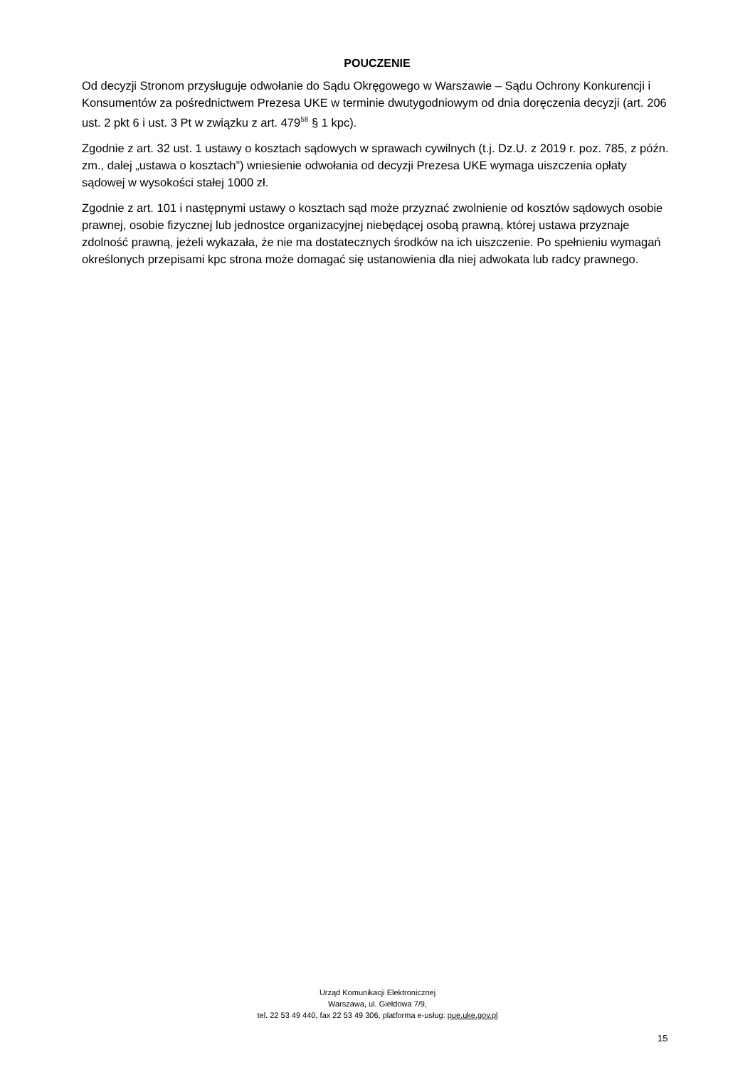POUCZENIE
Od decyzji Stronom przysługuje odwołanie do Sądu Okręgowego w Warszawie – Sądu Ochrony Konkurencji i Konsumentów za pośrednictwem Prezesa UKE w terminie dwutygodniowym od dnia doręczenia decyzji (art. 206 ust. 2 pkt 6 i ust. 3 Pt w związku z art. 479<sup>58</sup> § 1 kpc).
Zgodnie z art. 32 ust. 1 ustawy o kosztach sądowych w sprawach cywilnych (t.j. Dz.U. z 2019 r. poz. 785, z późn. zm., dalej „ustawa o kosztach”) wniesienie odwołania od decyzji Prezesa UKE wymaga uiszczenia opłaty sądowej w wysokości stałej 1000 zł.
Zgodnie z art. 101 i następnymi ustawy o kosztach sąd może przyznać zwolnienie od kosztów sądowych osobie prawnej, osobie fizycznej lub jednostce organizacyjnej niebędącej osobą prawną, której ustawa przyznaje zdolność prawną, jeżeli wykazała, że nie ma dostatecznych środków na ich uiszczenie. Po spełnieniu wymagań określonych przepisami kpc strona może domagać się ustanowienia dla niej adwokata lub radcy prawnego.
Urząd Komunikacji Elektronicznej
Warszawa, ul. Giełdowa 7/9,
tel. 22 53 49 440, fax 22 53 49 306, platforma e-usług: pue.uke.gov.pl
15